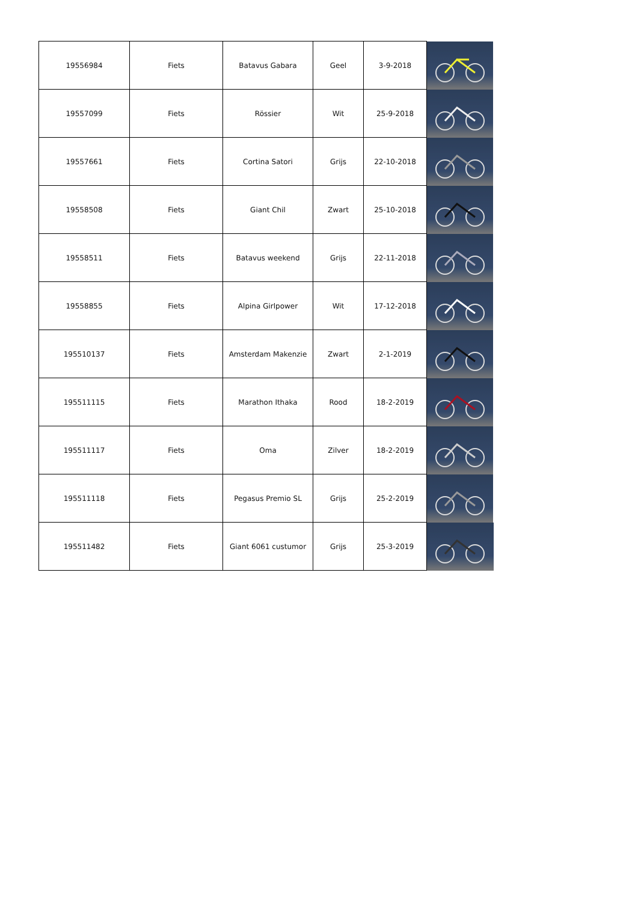| 19556984 | Fiets | Batavus Gabara | Geel | 3-9-2018 | |
| 19557099 | Fiets | Rössier | Wit | 25-9-2018 | |
| 19557661 | Fiets | Cortina Satori | Grijs | 22-10-2018 | |
| 19558508 | Fiets | Giant Chil | Zwart | 25-10-2018 | |
| 19558511 | Fiets | Batavus weekend | Grijs | 22-11-2018 | |
| 19558855 | Fiets | Alpina Girlpower | Wit | 17-12-2018 | |
| 195510137 | Fiets | Amsterdam Makenzie | Zwart | 2-1-2019 | |
| 195511115 | Fiets | Marathon Ithaka | Rood | 18-2-2019 | |
| 195511117 | Fiets | Oma | Zilver | 18-2-2019 | |
| 195511118 | Fiets | Pegasus Premio SL | Grijs | 25-2-2019 | |
| 195511482 | Fiets | Giant 6061 custumor | Grijs | 25-3-2019 | |